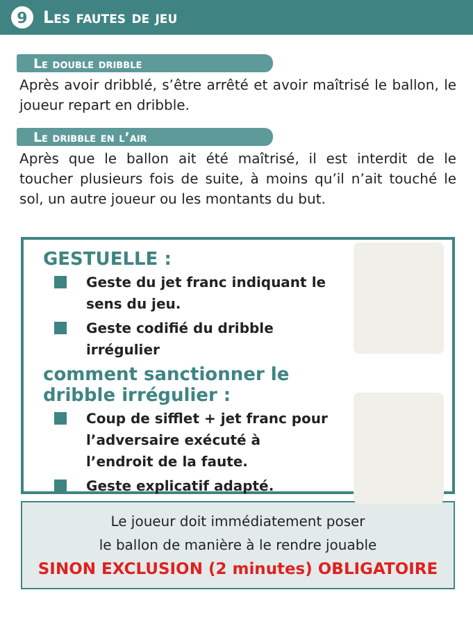9
Les fautes de jeu
Le double dribble
Après avoir dribblé, s’être arrêté et avoir maîtrisé le ballon, le joueur repart en dribble.
Le dribble en l’air
Après que le ballon ait été maîtrisé, il est interdit de le toucher plusieurs fois de suite, à moins qu’il n’ait touché le sol, un autre joueur ou les montants du but.
GESTUELLE :
Geste du jet franc indiquant le sens du jeu.
Geste codifié du dribble irrégulier
comment sanctionner le dribble irrégulier :
Coup de sifflet + jet franc pour l’adversaire exécuté à l’endroit de la faute.
Geste explicatif adapté.
Le joueur doit immédiatement poser
le ballon de manière à le rendre jouable
SINON EXCLUSION (2 minutes) OBLIGATOIRE